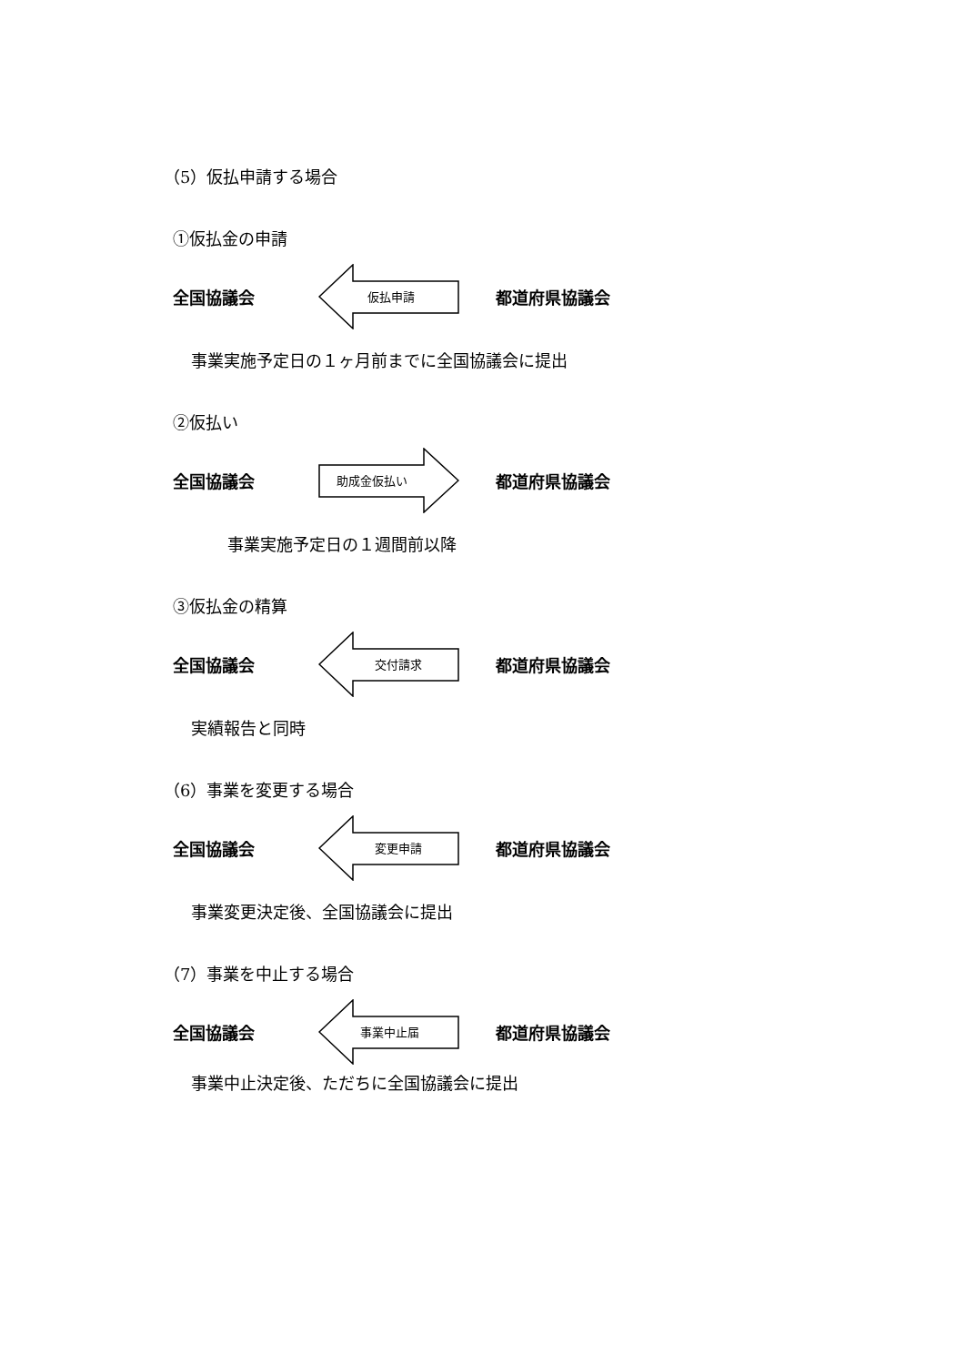（5）仮払申請する場合
①仮払金の申請
全国協議会
仮払申請
都道府県協議会
事業実施予定日の１ヶ月前までに全国協議会に提出
②仮払い
全国協議会
助成金仮払い
都道府県協議会
事業実施予定日の１週間前以降
③仮払金の精算
全国協議会
交付請求
都道府県協議会
実績報告と同時
（6）事業を変更する場合
全国協議会
変更申請
都道府県協議会
事業変更決定後、全国協議会に提出
（7）事業を中止する場合
全国協議会
事業中止届
都道府県協議会
事業中止決定後、ただちに全国協議会に提出